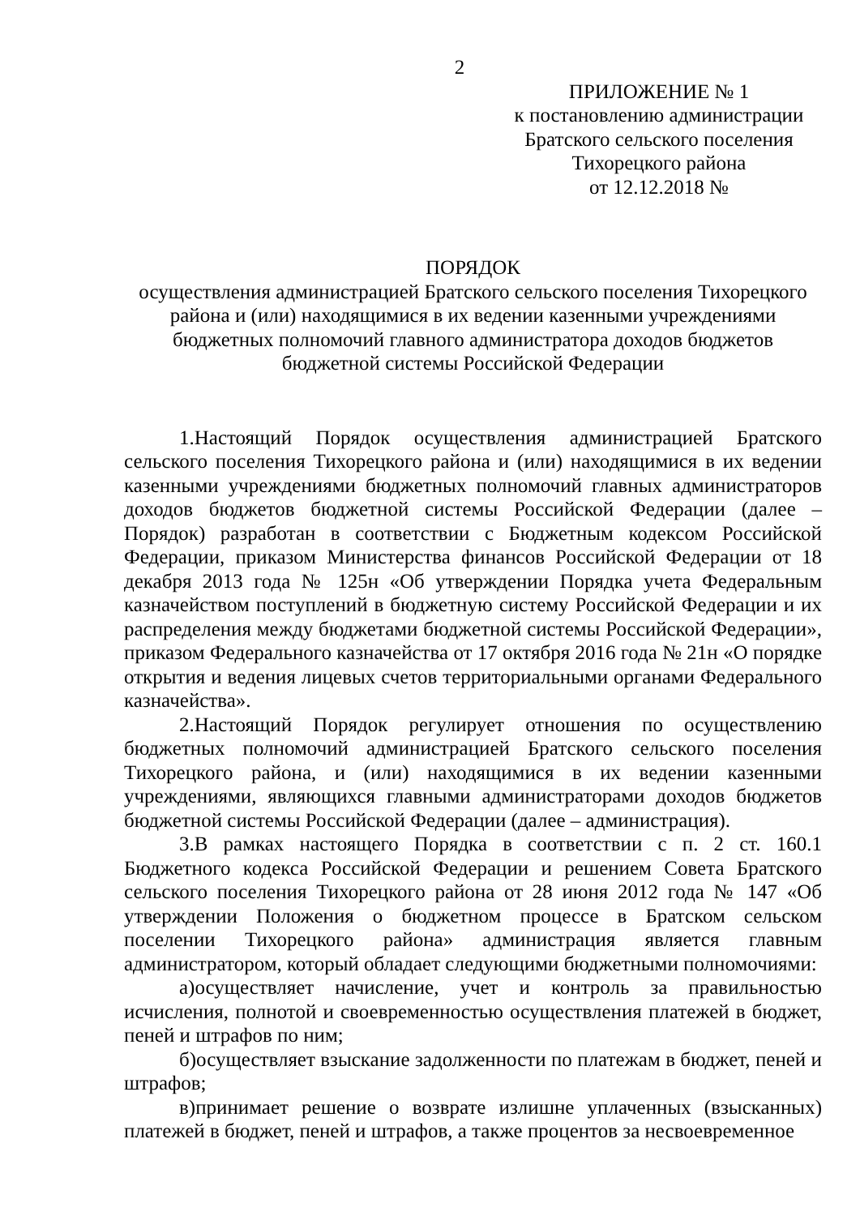2
ПРИЛОЖЕНИЕ № 1
к постановлению администрации
Братского сельского поселения
Тихорецкого района
от 12.12.2018 №
ПОРЯДОК
осуществления администрацией Братского сельского поселения Тихорецкого района и (или) находящимися в их ведении казенными учреждениями бюджетных полномочий главного администратора доходов бюджетов бюджетной системы Российской Федерации
1.Настоящий Порядок осуществления администрацией Братского сельского поселения Тихорецкого района и (или) находящимися в их ведении казенными учреждениями бюджетных полномочий главных администраторов доходов бюджетов бюджетной системы Российской Федерации (далее – Порядок) разработан в соответствии с Бюджетным кодексом Российской Федерации, приказом Министерства финансов Российской Федерации от 18 декабря 2013 года № 125н «Об утверждении Порядка учета Федеральным казначейством поступлений в бюджетную систему Российской Федерации и их распределения между бюджетами бюджетной системы Российской Федерации», приказом Федерального казначейства от 17 октября 2016 года № 21н «О порядке открытия и ведения лицевых счетов территориальными органами Федерального казначейства».
2.Настоящий Порядок регулирует отношения по осуществлению бюджетных полномочий администрацией Братского сельского поселения Тихорецкого района, и (или) находящимися в их ведении казенными учреждениями, являющихся главными администраторами доходов бюджетов бюджетной системы Российской Федерации (далее – администрация).
3.В рамках настоящего Порядка в соответствии с п. 2 ст. 160.1 Бюджетного кодекса Российской Федерации и решением Совета Братского сельского поселения Тихорецкого района от 28 июня 2012 года № 147 «Об утверждении Положения о бюджетном процессе в Братском сельском поселении Тихорецкого района» администрация является главным администратором, который обладает следующими бюджетными полномочиями:
а)осуществляет начисление, учет и контроль за правильностью исчисления, полнотой и своевременностью осуществления платежей в бюджет, пеней и штрафов по ним;
б)осуществляет взыскание задолженности по платежам в бюджет, пеней и штрафов;
в)принимает решение о возврате излишне уплаченных (взысканных) платежей в бюджет, пеней и штрафов, а также процентов за несвоевременное